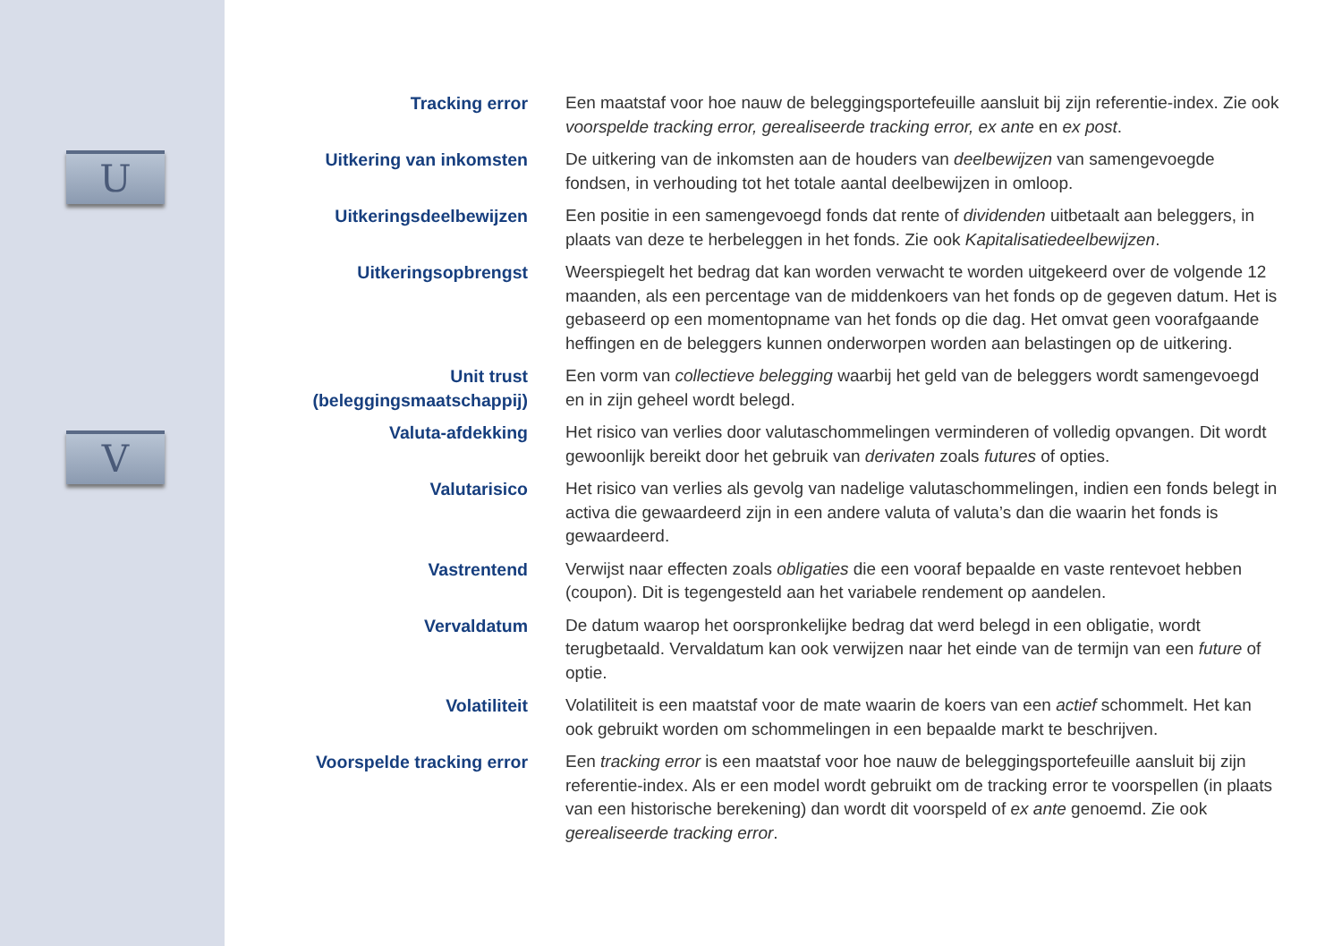U
V
Tracking error Een maatstaf voor hoe nauw de beleggingsportefeuille aansluit bij zijn referentie-index. Zie ook voorspelde tracking error, gerealiseerde tracking error, ex ante en ex post.
Uitkering van inkomsten
De uitkering van de inkomsten aan de houders van deelbewijzen van samengevoegde fondsen, in verhouding tot het totale aantal deelbewijzen in omloop.
Uitkeringsdeelbewijzen Een positie in een samengevoegd fonds dat rente of dividenden uitbetaalt aan beleggers, in plaats van deze te herbeleggen in het fonds. Zie ook Kapitalisatiedeelbewijzen.
Uitkeringsopbrengst Weerspiegelt het bedrag dat kan worden verwacht te worden uitgekeerd over de volgende 12 maanden, als een percentage van de middenkoers van het fonds op de gegeven datum. Het is gebaseerd op een momentopname van het fonds op die dag. Het omvat geen voorafgaande heffingen en de beleggers kunnen onderworpen worden aan belastingen op de uitkering.
Unit trust (beleggingsmaatschappij)
Een vorm van collectieve belegging waarbij het geld van de beleggers wordt samengevoegd en in zijn geheel wordt belegd.
Valuta-afdekking Het risico van verlies door valutaschommelingen verminderen of volledig opvangen. Dit wordt gewoonlijk bereikt door het gebruik van derivaten zoals futures of opties.
Valutarisico Het risico van verlies als gevolg van nadelige valutaschommelingen, indien een fonds belegt in activa die gewaardeerd zijn in een andere valuta of valuta’s dan die waarin het fonds is gewaardeerd.
Vastrentend Verwijst naar effecten zoals obligaties die een vooraf bepaalde en vaste rentevoet hebben (coupon). Dit is tegengesteld aan het variabele rendement op aandelen.
Vervaldatum De datum waarop het oorspronkelijke bedrag dat werd belegd in een obligatie, wordt terugbetaald. Vervaldatum kan ook verwijzen naar het einde van de termijn van een future of optie.
Volatiliteit Volatiliteit is een maatstaf voor de mate waarin de koers van een actief schommelt. Het kan ook gebruikt worden om schommelingen in een bepaalde markt te beschrijven.
Voorspelde tracking error
Een tracking error is een maatstaf voor hoe nauw de beleggingsportefeuille aansluit bij zijn referentie-index. Als er een model wordt gebruikt om de tracking error te voorspellen (in plaats van een historische berekening) dan wordt dit voorspeld of ex ante genoemd. Zie ook gerealiseerde tracking error.